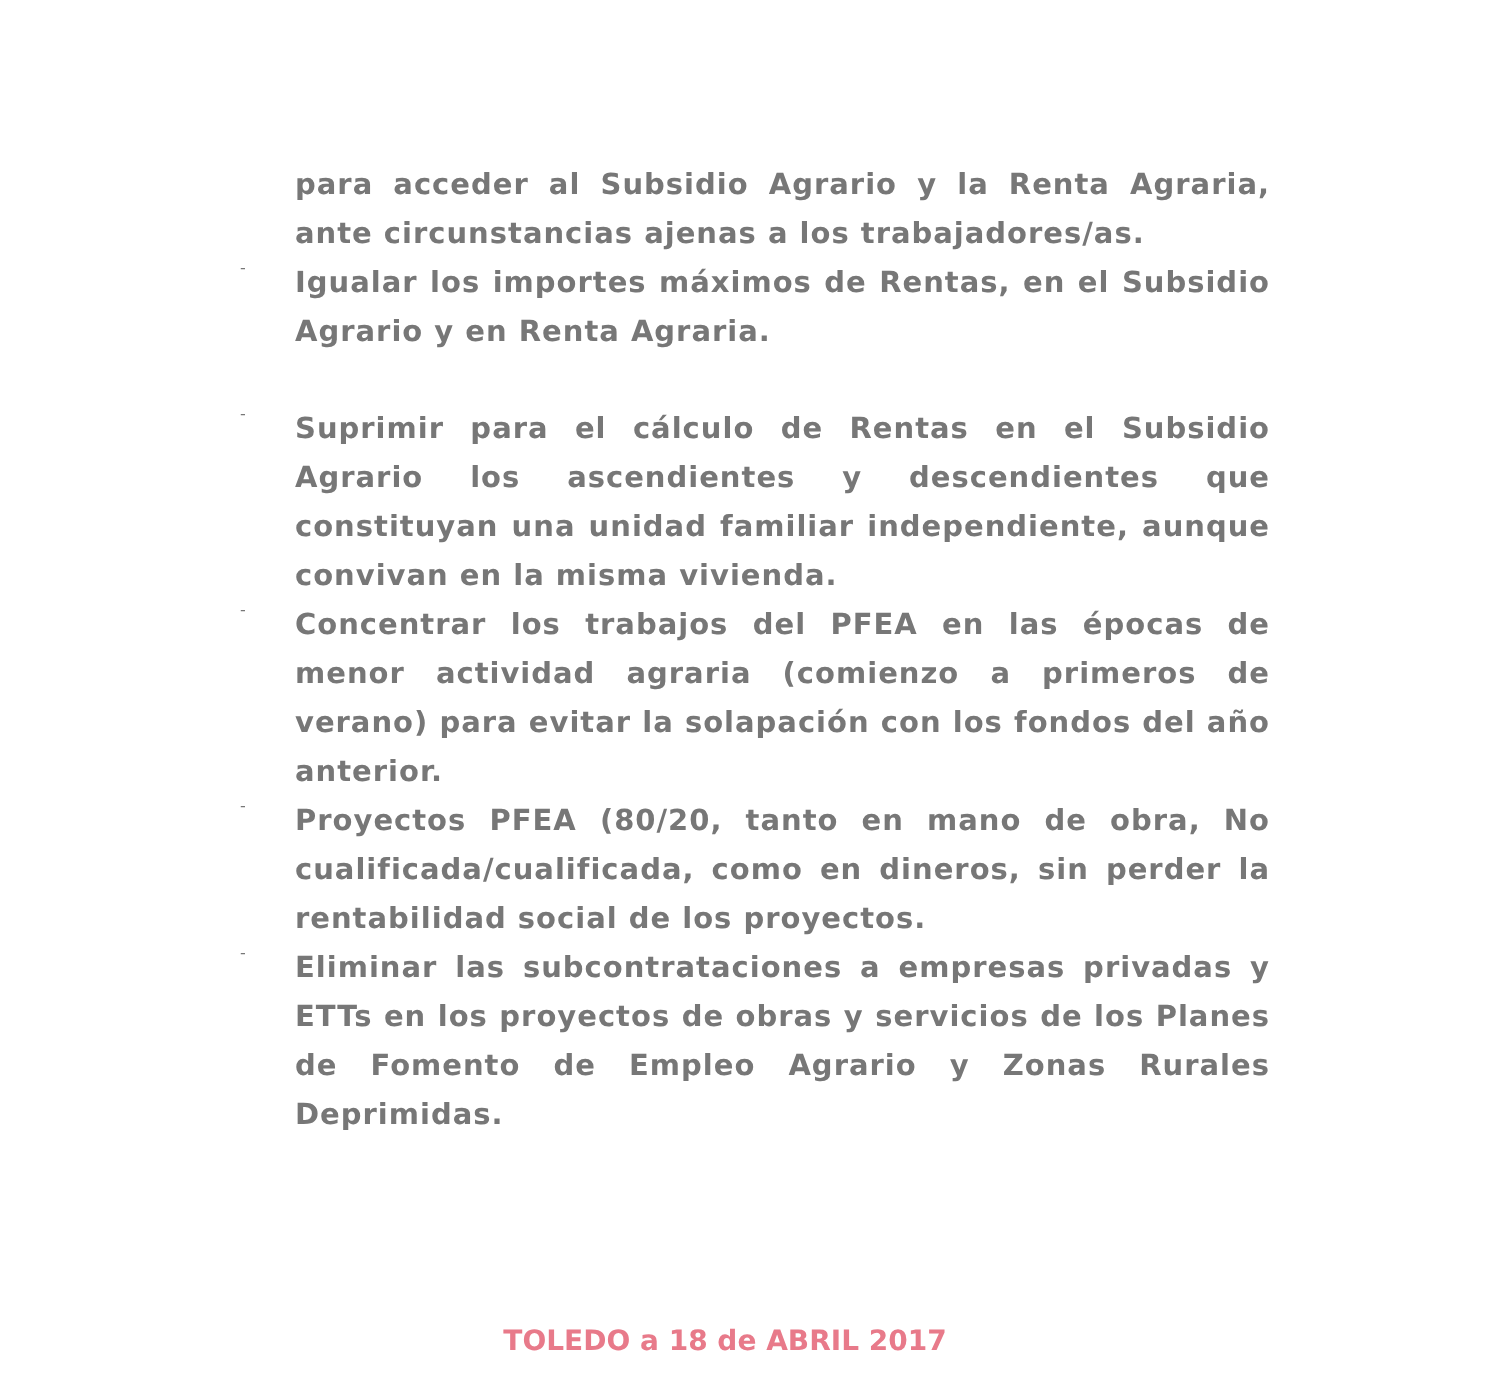para acceder al Subsidio Agrario y la Renta Agraria, ante circunstancias ajenas a los trabajadores/as.
-
Igualar los importes máximos de Rentas, en el Subsidio Agrario y en Renta Agraria.
-
Suprimir para el cálculo de Rentas en el Subsidio Agrario los ascendientes y descendientes que constituyan una unidad familiar independiente, aunque convivan en la misma vivienda.
-
Concentrar los trabajos del PFEA en las épocas de menor actividad agraria (comienzo a primeros de verano) para evitar la solapación con los fondos del año anterior.
-
Proyectos PFEA (80/20, tanto en mano de obra, No cualificada/cualificada, como en dineros, sin perder la rentabilidad social de los proyectos.
-
Eliminar las subcontrataciones a empresas privadas y ETTs en los proyectos de obras y servicios de los Planes de Fomento de Empleo Agrario y Zonas Rurales Deprimidas.
TOLEDO a 18 de ABRIL 2017